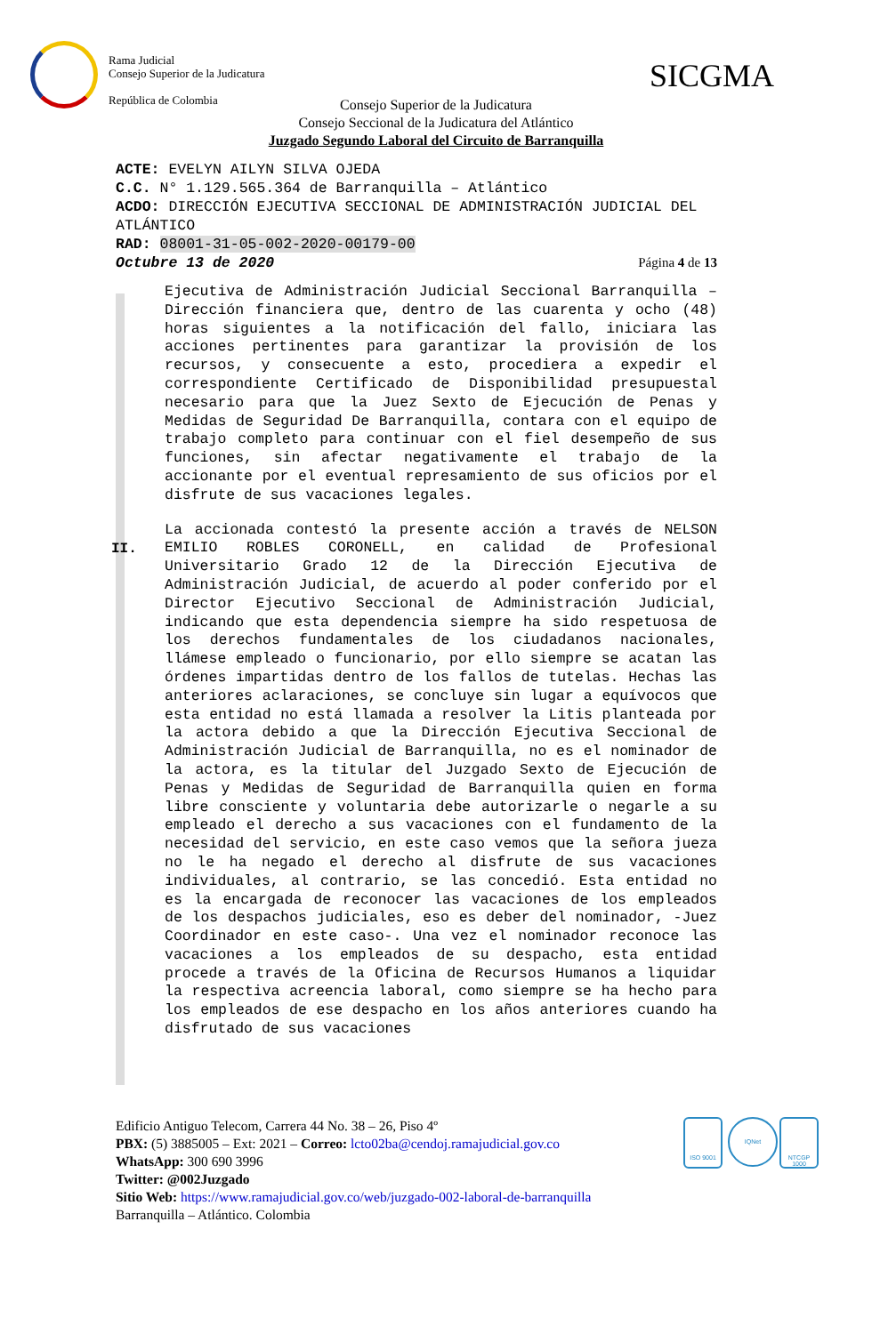Rama Judicial
Consejo Superior de la Judicatura
República de Colombia
SICGMA
Consejo Superior de la Judicatura
Consejo Seccional de la Judicatura del Atlántico
Juzgado Segundo Laboral del Circuito de Barranquilla
ACTE: EVELYN AILYN SILVA OJEDA
C.C. N° 1.129.565.364 de Barranquilla – Atlántico
ACDO: DIRECCIÓN EJECUTIVA SECCIONAL DE ADMINISTRACIÓN JUDICIAL DEL ATLÁNTICO
RAD: 08001-31-05-002-2020-00179-00
Octubre 13 de 2020 Página 4 de 13
Ejecutiva de Administración Judicial Seccional Barranquilla – Dirección financiera que, dentro de las cuarenta y ocho (48) horas siguientes a la notificación del fallo, iniciara las acciones pertinentes para garantizar la provisión de los recursos, y consecuente a esto, procediera a expedir el correspondiente Certificado de Disponibilidad presupuestal necesario para que la Juez Sexto de Ejecución de Penas y Medidas de Seguridad De Barranquilla, contara con el equipo de trabajo completo para continuar con el fiel desempeño de sus funciones, sin afectar negativamente el trabajo de la accionante por el eventual represamiento de sus oficios por el disfrute de sus vacaciones legales.
La accionada contestó la presente acción a través de NELSON EMILIO ROBLES CORONELL, en calidad de Profesional Universitario Grado 12 de la Dirección Ejecutiva de Administración Judicial, de acuerdo al poder conferido por el Director Ejecutivo Seccional de Administración Judicial, indicando que esta dependencia siempre ha sido respetuosa de los derechos fundamentales de los ciudadanos nacionales, llámese empleado o funcionario, por ello siempre se acatan las órdenes impartidas dentro de los fallos de tutelas. Hechas las anteriores aclaraciones, se concluye sin lugar a equívocos que esta entidad no está llamada a resolver la Litis planteada por la actora debido a que la Dirección Ejecutiva Seccional de Administración Judicial de Barranquilla, no es el nominador de la actora, es la titular del Juzgado Sexto de Ejecución de Penas y Medidas de Seguridad de Barranquilla quien en forma libre consciente y voluntaria debe autorizarle o negarle a su empleado el derecho a sus vacaciones con el fundamento de la necesidad del servicio, en este caso vemos que la señora jueza no le ha negado el derecho al disfrute de sus vacaciones individuales, al contrario, se las concedió. Esta entidad no es la encargada de reconocer las vacaciones de los empleados de los despachos judiciales, eso es deber del nominador, -Juez Coordinador en este caso-. Una vez el nominador reconoce las vacaciones a los empleados de su despacho, esta entidad procede a través de la Oficina de Recursos Humanos a liquidar la respectiva acreencia laboral, como siempre se ha hecho para los empleados de ese despacho en los años anteriores cuando ha disfrutado de sus vacaciones
II.
Edificio Antiguo Telecom, Carrera 44 No. 38 – 26, Piso 4º
PBX: (5) 3885005 – Ext: 2021 – Correo: lcto02ba@cendoj.ramajudicial.gov.co
WhatsApp: 300 690 3996
Twitter: @002Juzgado
Sitio Web: https://www.ramajudicial.gov.co/web/juzgado-002-laboral-de-barranquilla
Barranquilla – Atlántico. Colombia
ISO 9001 IQNet NTCGP 1000